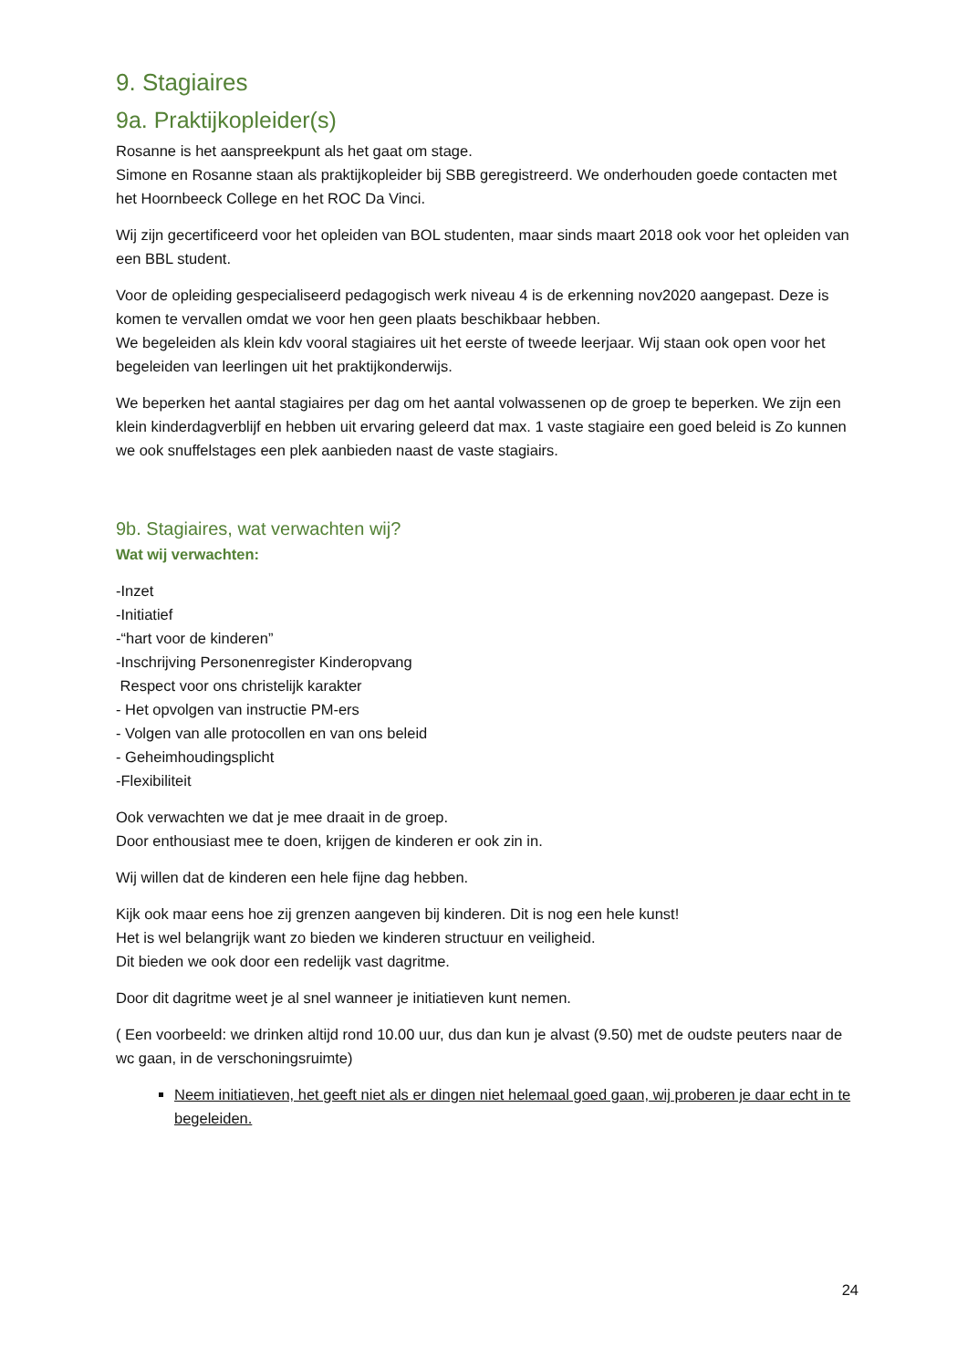9. Stagiaires
9a. Praktijkopleider(s)
Rosanne is het aanspreekpunt als het gaat om stage.
Simone en Rosanne staan als praktijkopleider bij SBB geregistreerd. We onderhouden goede contacten met het Hoornbeeck College en het ROC Da Vinci.
Wij zijn gecertificeerd voor het opleiden van BOL studenten, maar sinds maart 2018 ook voor het opleiden van een BBL student.
Voor de opleiding gespecialiseerd pedagogisch werk niveau 4 is de erkenning nov2020 aangepast. Deze is komen te vervallen omdat we voor hen geen plaats beschikbaar hebben.
We begeleiden als klein kdv vooral stagiaires uit het eerste of tweede leerjaar. Wij staan ook open voor het begeleiden van leerlingen uit het praktijkonderwijs.
We beperken het aantal stagiaires per dag om het aantal volwassenen op de groep te beperken. We zijn een klein kinderdagverblijf en hebben uit ervaring geleerd dat max. 1 vaste stagiaire een goed beleid is Zo kunnen we ook snuffelstages een plek aanbieden naast de vaste stagiairs.
9b. Stagiaires, wat verwachten wij?
Wat wij verwachten:
-Inzet
-Initiatief
-“hart voor de kinderen”
-Inschrijving Personenregister Kinderopvang
Respect voor ons christelijk karakter
- Het opvolgen van instructie PM-ers
- Volgen van alle protocollen en van ons beleid
- Geheimhoudingsplicht
-Flexibiliteit
Ook verwachten we dat je mee draait in de groep.
Door enthousiast mee te doen, krijgen de kinderen er ook zin in.
Wij willen dat de kinderen een hele fijne dag hebben.
Kijk ook maar eens hoe zij grenzen aangeven bij kinderen. Dit is nog een hele kunst!
Het is wel belangrijk want zo bieden we kinderen structuur en veiligheid.
Dit bieden we ook door een redelijk vast dagritme.
Door dit dagritme weet je al snel wanneer je initiatieven kunt nemen.
( Een voorbeeld: we drinken altijd rond 10.00 uur, dus dan kun je alvast (9.50) met de oudste peuters naar de wc gaan, in de verschoningsruimte)
Neem initiatieven, het geeft niet als er dingen niet helemaal goed gaan, wij proberen je daar echt in te begeleiden.
24